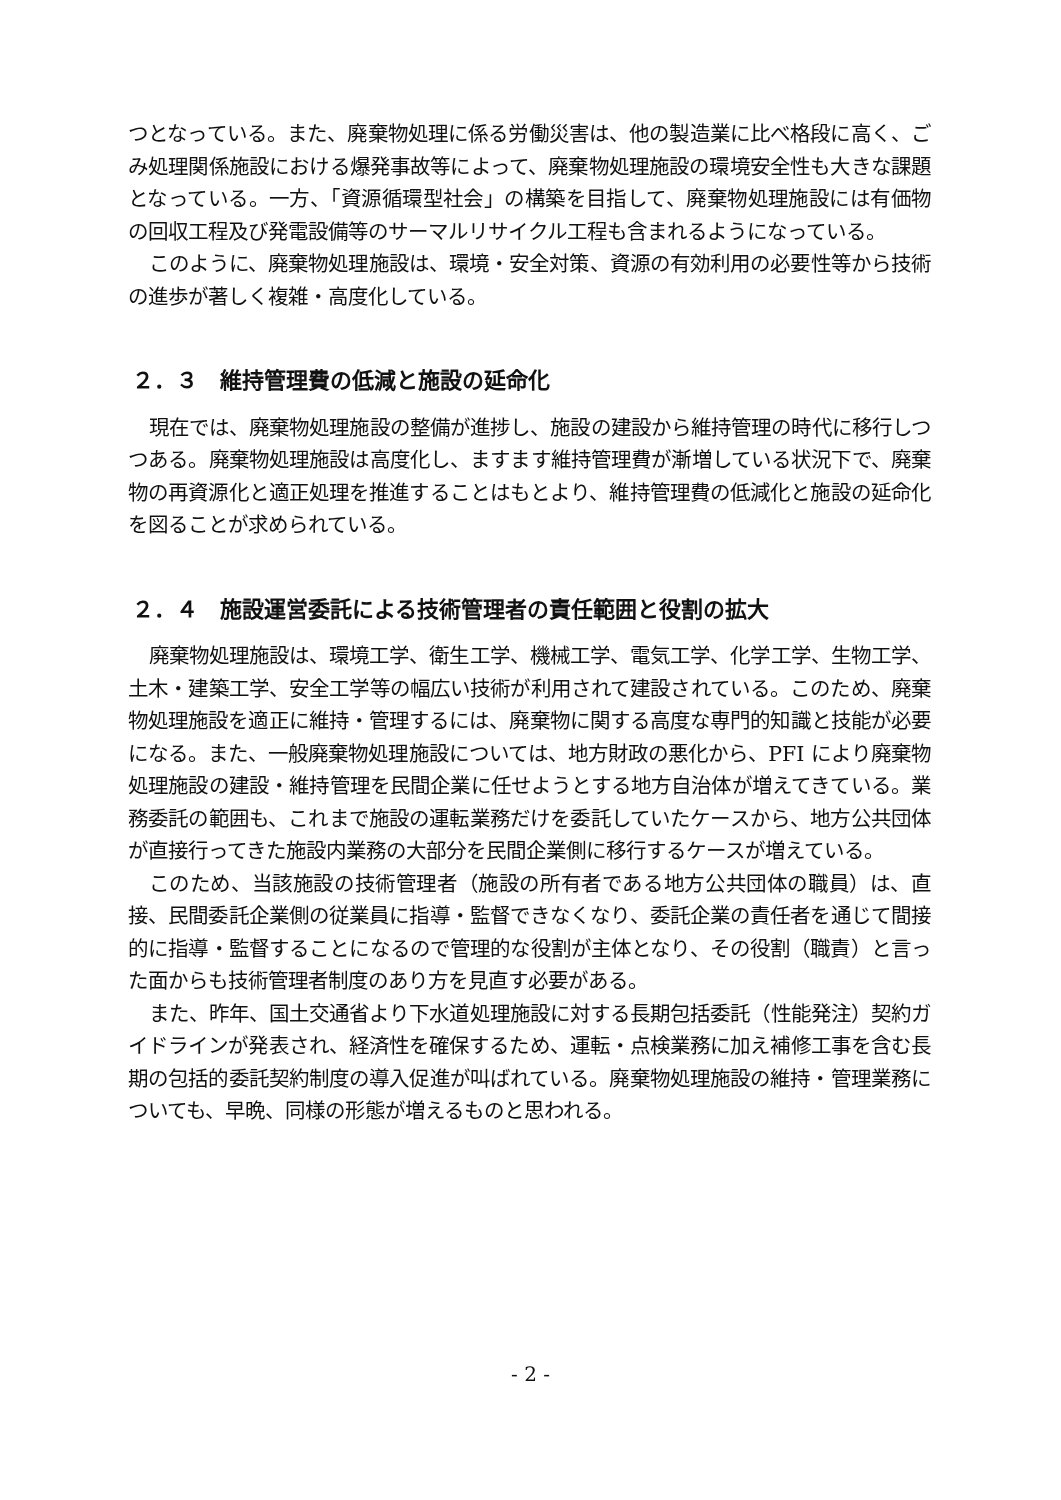つとなっている。また、廃棄物処理に係る労働災害は、他の製造業に比べ格段に高く、ごみ処理関係施設における爆発事故等によって、廃棄物処理施設の環境安全性も大きな課題となっている。一方、「資源循環型社会」の構築を目指して、廃棄物処理施設には有価物の回収工程及び発電設備等のサーマルリサイクル工程も含まれるようになっている。
このように、廃棄物処理施設は、環境・安全対策、資源の有効利用の必要性等から技術の進歩が著しく複雑・高度化している。
２．３　維持管理費の低減と施設の延命化
現在では、廃棄物処理施設の整備が進捗し、施設の建設から維持管理の時代に移行しつつある。廃棄物処理施設は高度化し、ますます維持管理費が漸増している状況下で、廃棄物の再資源化と適正処理を推進することはもとより、維持管理費の低減化と施設の延命化を図ることが求められている。
２．４　施設運営委託による技術管理者の責任範囲と役割の拡大
廃棄物処理施設は、環境工学、衛生工学、機械工学、電気工学、化学工学、生物工学、土木・建築工学、安全工学等の幅広い技術が利用されて建設されている。このため、廃棄物処理施設を適正に維持・管理するには、廃棄物に関する高度な専門的知識と技能が必要になる。また、一般廃棄物処理施設については、地方財政の悪化から、PFI により廃棄物処理施設の建設・維持管理を民間企業に任せようとする地方自治体が増えてきている。業務委託の範囲も、これまで施設の運転業務だけを委託していたケースから、地方公共団体が直接行ってきた施設内業務の大部分を民間企業側に移行するケースが増えている。
このため、当該施設の技術管理者（施設の所有者である地方公共団体の職員）は、直接、民間委託企業側の従業員に指導・監督できなくなり、委託企業の責任者を通じて間接的に指導・監督することになるので管理的な役割が主体となり、その役割（職責）と言った面からも技術管理者制度のあり方を見直す必要がある。
また、昨年、国土交通省より下水道処理施設に対する長期包括委託（性能発注）契約ガイドラインが発表され、経済性を確保するため、運転・点検業務に加え補修工事を含む長期の包括的委託契約制度の導入促進が叫ばれている。廃棄物処理施設の維持・管理業務についても、早晩、同様の形態が増えるものと思われる。
- 2 -